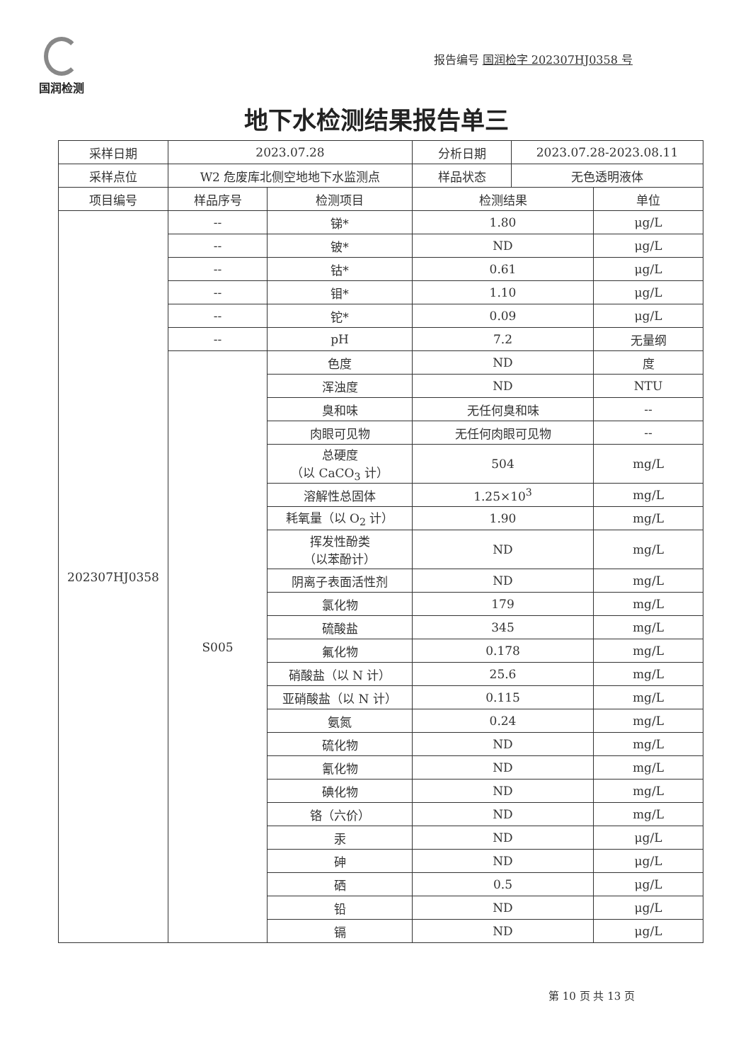国润检测
报告编号 国润检字 202307HJ0358 号
地下水检测结果报告单三
| 采样日期 | 2023.07.28 | | 分析日期 | 2023.07.28-2023.08.11 | |
| 采样点位 | W2 危废库北侧空地地下水监测点 | | 样品状态 | 无色透明液体 | |
| 项目编号 | 样品序号 | 检测项目 | 检测结果 | | 单位 |
| 202307HJ0358 | -- | 锑* | 1.80 | | μg/L |
| | -- | 铍* | ND | | μg/L |
| | -- | 钴* | 0.61 | | μg/L |
| | -- | 钼* | 1.10 | | μg/L |
| | -- | 铊* | 0.09 | | μg/L |
| | -- | pH | 7.2 | | 无量纲 |
| | S005 | 色度 | ND | | 度 |
| | | 浑浊度 | ND | | NTU |
| | | 臭和味 | 无任何臭和味 | | -- |
| | | 肉眼可见物 | 无任何肉眼可见物 | | -- |
| | | 总硬度 （以 CaCO<sub>3</sub> 计） | 504 | | mg/L |
| | | 溶解性总固体 | 1.25×10<sup>3</sup> | | mg/L |
| | | 耗氧量（以 O<sub>2</sub> 计） | 1.90 | | mg/L |
| | | 挥发性酚类 （以苯酚计） | ND | | mg/L |
| | | 阴离子表面活性剂 | ND | | mg/L |
| | | 氯化物 | 179 | | mg/L |
| | | 硫酸盐 | 345 | | mg/L |
| | | 氟化物 | 0.178 | | mg/L |
| | | 硝酸盐（以 N 计） | 25.6 | | mg/L |
| | | 亚硝酸盐（以 N 计） | 0.115 | | mg/L |
| | | 氨氮 | 0.24 | | mg/L |
| | | 硫化物 | ND | | mg/L |
| | | 氰化物 | ND | | mg/L |
| | | 碘化物 | ND | | mg/L |
| | | 铬（六价） | ND | | mg/L |
| | | 汞 | ND | | μg/L |
| | | 砷 | ND | | μg/L |
| | | 硒 | 0.5 | | μg/L |
| | | 铅 | ND | | μg/L |
| | | 镉 | ND | | μg/L |
第 10 页 共 13 页